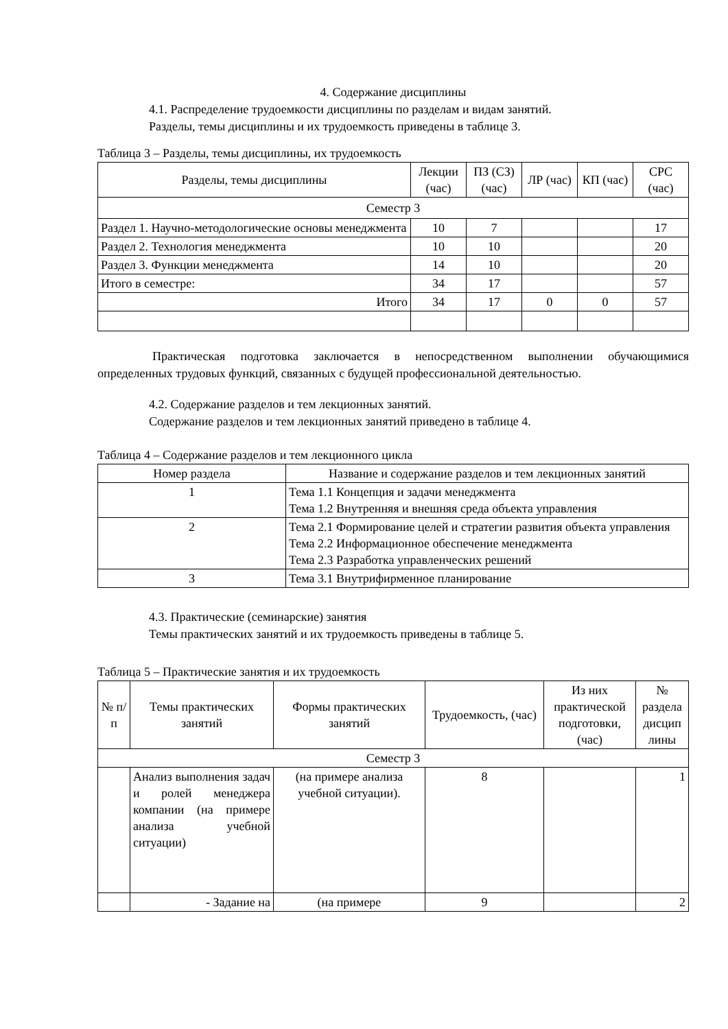4. Содержание дисциплины
4.1. Распределение трудоемкости дисциплины по разделам и видам занятий.
Разделы, темы дисциплины и их трудоемкость приведены в таблице 3.
Таблица 3 – Разделы, темы дисциплины, их трудоемкость
| Разделы, темы дисциплины | Лекции (час) | ПЗ (СЗ) (час) | ЛР (час) | КП (час) | СРС (час) |
| --- | --- | --- | --- | --- | --- |
| Семестр 3 | | | | | |
| Раздел 1. Научно-методологические основы менеджмента | 10 | 7 | | | 17 |
| Раздел 2. Технология менеджмента | 10 | 10 | | | 20 |
| Раздел 3. Функции менеджмента | 14 | 10 | | | 20 |
| Итого в семестре: | 34 | 17 | | | 57 |
| Итого | 34 | 17 | 0 | 0 | 57 |
Практическая подготовка заключается в непосредственном выполнении обучающимися определенных трудовых функций, связанных с будущей профессиональной деятельностью.
4.2. Содержание разделов и тем лекционных занятий.
Содержание разделов и тем лекционных занятий приведено в таблице 4.
Таблица 4 – Содержание разделов и тем лекционного цикла
| Номер раздела | Название и содержание разделов и тем лекционных занятий |
| --- | --- |
| 1 | Тема 1.1 Концепция и задачи менеджмента Тема 1.2 Внутренняя и внешняя среда объекта управления |
| 2 | Тема 2.1 Формирование целей и стратегии развития объекта управления Тема 2.2 Информационное обеспечение менеджмента Тема 2.3 Разработка управленческих решений |
| 3 | Тема 3.1 Внутрифирменное планирование |
4.3. Практические (семинарские) занятия
Темы практических занятий и их трудоемкость приведены в таблице 5.
Таблица 5 – Практические занятия и их трудоемкость
| № п/п | Темы практических занятий | Формы практических занятий | Трудоемкость, (час) | Из них практической подготовки, (час) | № раздела дисцип лины |
| --- | --- | --- | --- | --- | --- |
| Семестр 3 | | | | | |
| | Анализ выполнения задач и ролей менеджера компании (на примере анализа учебной ситуации) | (на примере анализа учебной ситуации). | 8 | | 1 |
| | - Задание на | (на примере | 9 | | 2 |